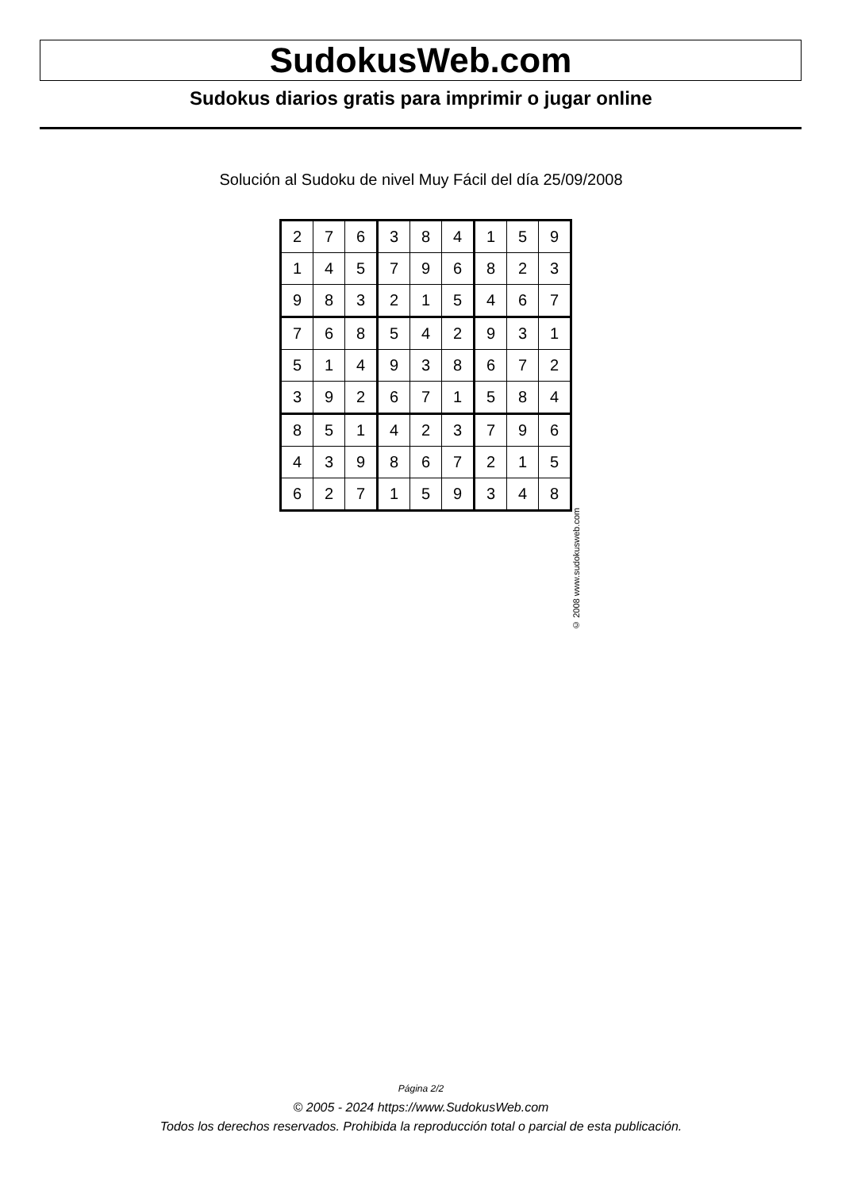SudokusWeb.com
Sudokus diarios gratis para imprimir o jugar online
Solución al Sudoku de nivel Muy Fácil del día 25/09/2008
| 2 | 7 | 6 | 3 | 8 | 4 | 1 | 5 | 9 |
| 1 | 4 | 5 | 7 | 9 | 6 | 8 | 2 | 3 |
| 9 | 8 | 3 | 2 | 1 | 5 | 4 | 6 | 7 |
| 7 | 6 | 8 | 5 | 4 | 2 | 9 | 3 | 1 |
| 5 | 1 | 4 | 9 | 3 | 8 | 6 | 7 | 2 |
| 3 | 9 | 2 | 6 | 7 | 1 | 5 | 8 | 4 |
| 8 | 5 | 1 | 4 | 2 | 3 | 7 | 9 | 6 |
| 4 | 3 | 9 | 8 | 6 | 7 | 2 | 1 | 5 |
| 6 | 2 | 7 | 1 | 5 | 9 | 3 | 4 | 8 |
© 2008 www.sudokusweb.com
Página 2/2
© 2005 - 2024 https://www.SudokusWeb.com
Todos los derechos reservados. Prohibida la reproducción total o parcial de esta publicación.